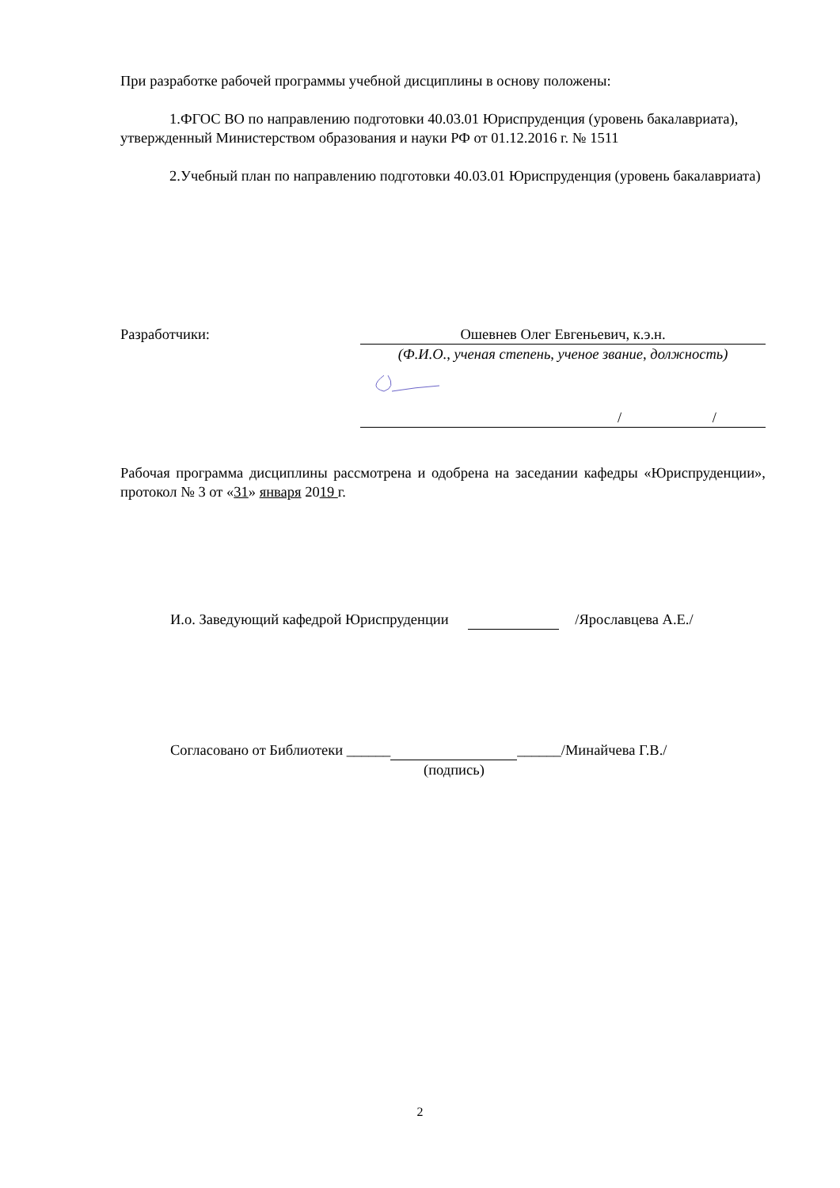При разработке рабочей программы учебной дисциплины в основу положены:
1.ФГОС ВО по направлению подготовки 40.03.01 Юриспруденция (уровень бакалавриата), утвержденный Министерством образования и науки РФ от 01.12.2016 г. № 1511
2.Учебный план по направлению подготовки 40.03.01 Юриспруденция (уровень бакалавриата)
Разработчики: Ошевнев Олег Евгеньевич, к.э.н.
(Ф.И.О., ученая степень, ученое звание, должность)
/ /
Рабочая программа дисциплины рассмотрена и одобрена на заседании кафедры «Юриспруденции», протокол № 3 от «31» января 2019 г.
И.о. Заведующий кафедрой Юриспруденции /Ярославцева А.Е./
Согласовано от Библиотеки ______ ______/Минайчева Г.В./
(подпись)
2